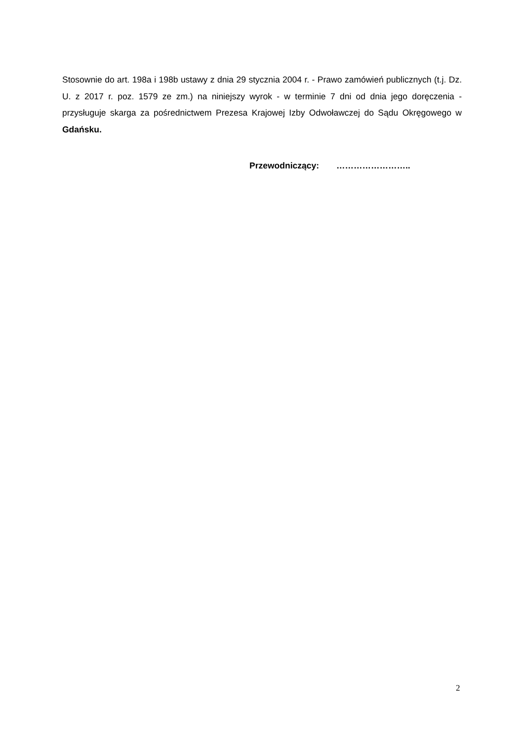Stosownie do art. 198a i 198b ustawy z dnia 29 stycznia 2004 r. - Prawo zamówień publicznych (t.j. Dz. U. z 2017 r. poz. 1579 ze zm.) na niniejszy wyrok - w terminie 7 dni od dnia jego doręczenia - przysługuje skarga za pośrednictwem Prezesa Krajowej Izby Odwoławczej do Sądu Okręgowego w Gdańsku.
Przewodniczący: ……………………..
2